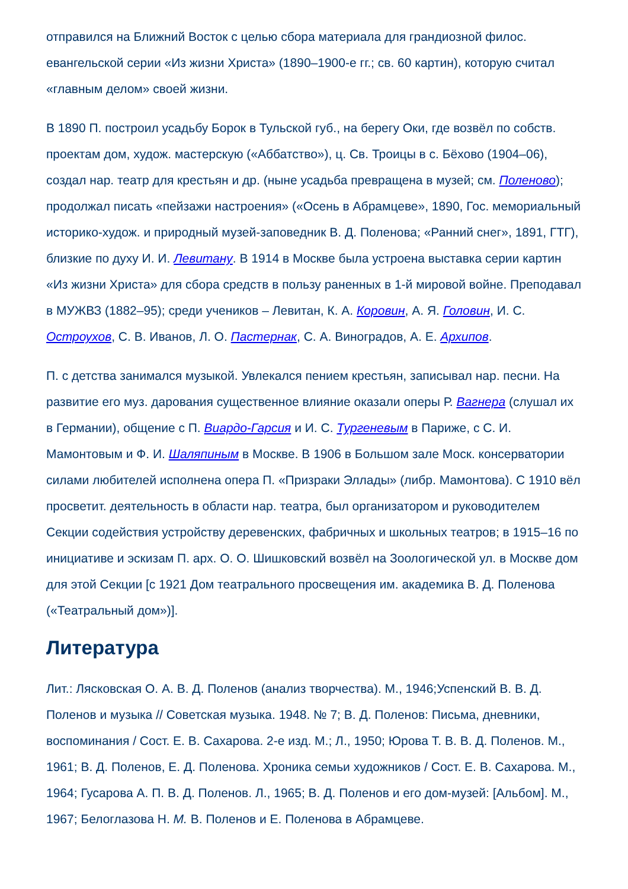отправился на Ближний Восток с целью сбора материала для грандиозной филос. евангельской серии «Из жизни Христа» (1890–1900-е гг.; св. 60 картин), которую считал «главным делом» своей жизни.
В 1890 П. построил усадьбу Борок в Тульской губ., на берегу Оки, где возвёл по собств. проектам дом, худож. мастерскую («Аббатство»), ц. Св. Троицы в с. Бёхово (1904–06), создал нар. театр для крестьян и др. (ныне усадьба превращена в музей; см. Поленово); продолжал писать «пейзажи настроения» («Осень в Абрамцеве», 1890, Гос. мемориальный историко-худож. и природный музей-заповедник В. Д. Поленова; «Ранний снег», 1891, ГТГ), близкие по духу И. И. Левитану. В 1914 в Москве была устроена выставка серии картин «Из жизни Христа» для сбора средств в пользу раненных в 1-й мировой войне. Преподавал в МУЖВЗ (1882–95); среди учеников – Левитан, К. А. Коровин, А. Я. Головин, И. С. Остроухов, С. В. Иванов, Л. О. Пастернак, С. А. Виноградов, А. Е. Архипов.
П. с детства занимался музыкой. Увлекался пением крестьян, записывал нар. песни. На развитие его муз. дарования существенное влияние оказали оперы Р. Вагнера (слушал их в Германии), общение с П. Виардо-Гарсия и И. С. Тургеневым в Париже, с С. И. Мамонтовым и Ф. И. Шаляпиным в Москве. В 1906 в Большом зале Моск. консерватории силами любителей исполнена опера П. «Призраки Эллады» (либр. Мамонтова). С 1910 вёл просветит. деятельность в области нар. театра, был организатором и руководителем Секции содействия устройству деревенских, фабричных и школьных театров; в 1915–16 по инициативе и эскизам П. арх. О. О. Шишковский возвёл на Зоологической ул. в Москве дом для этой Секции [с 1921 Дом театрального просвещения им. академика В. Д. Поленова («Театральный дом»)].
Литература
Лит.: Лясковская О. А. В. Д. Поленов (анализ творчества). М., 1946;Успенский В. В. Д. Поленов и музыка // Советская музыка. 1948. № 7; В. Д. Поленов: Письма, дневники, воспоминания / Сост. Е. В. Сахарова. 2-е изд. М.; Л., 1950; Юрова Т. В. В. Д. Поленов. М., 1961; В. Д. Поленов, Е. Д. Поленова. Хроника семьи художников / Сост. Е. В. Сахарова. М., 1964; Гусарова А. П. В. Д. Поленов. Л., 1965; В. Д. Поленов и его дом-музей: [Альбом]. М., 1967; Белоглазова Н. М. В. Поленов и Е. Поленова в Абрамцеве.